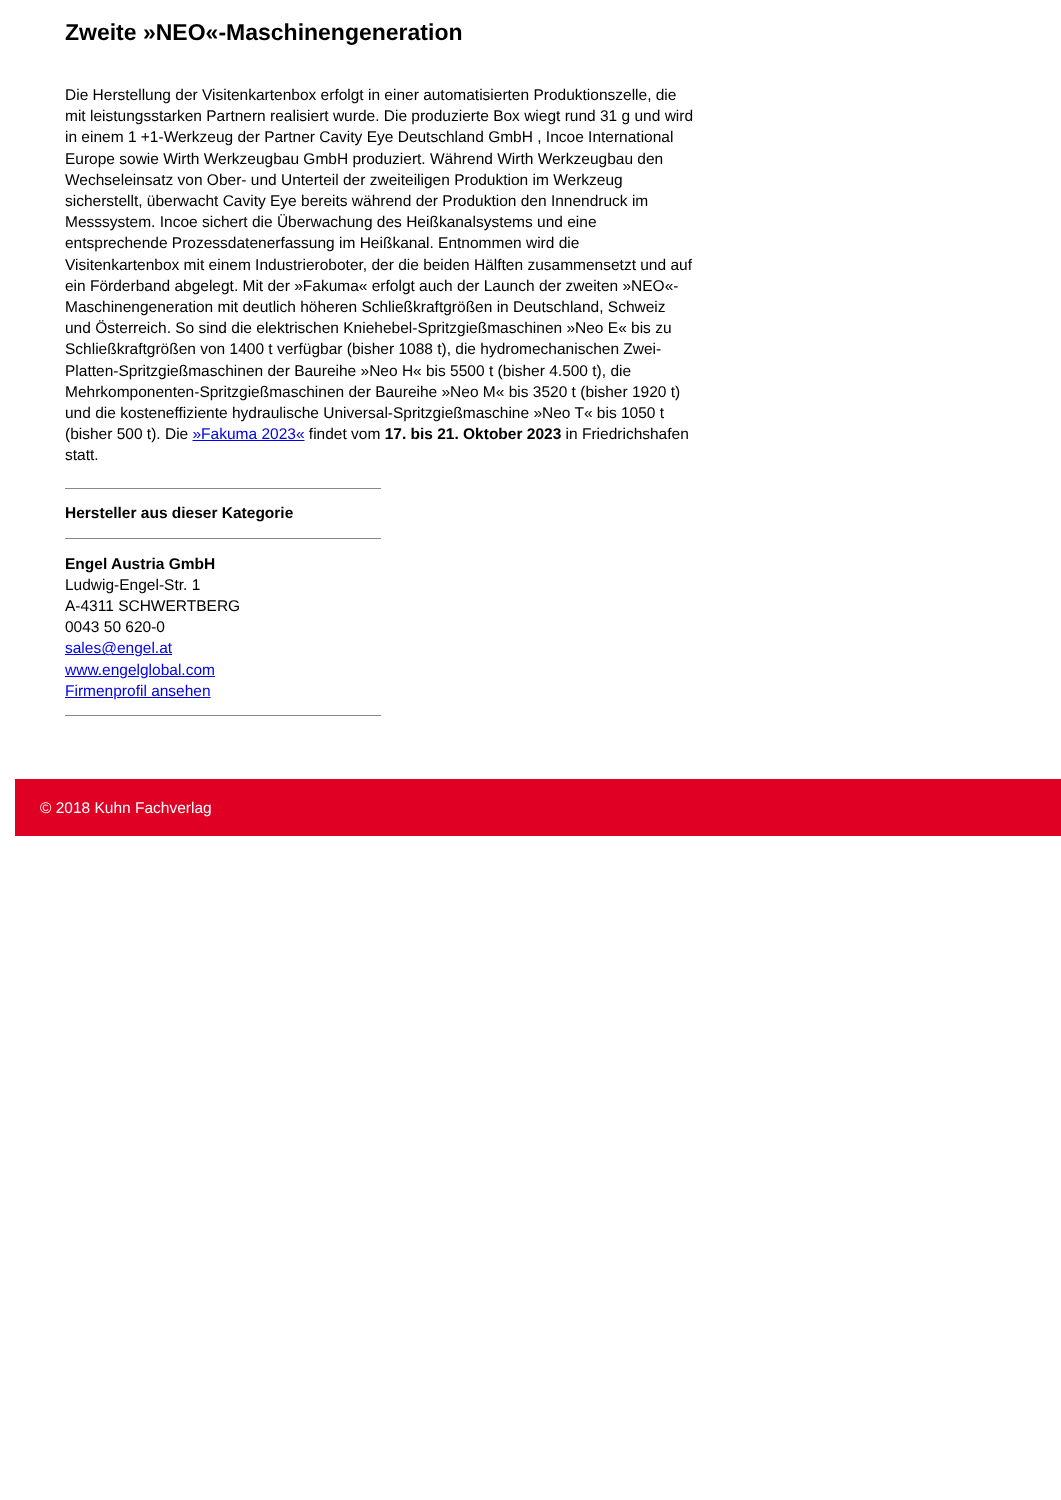Zweite »NEO«-Maschinengeneration
Die Herstellung der Visitenkartenbox erfolgt in einer automatisierten Produktionszelle, die mit leistungsstarken Partnern realisiert wurde. Die produzierte Box wiegt rund 31 g und wird in einem 1 +1-Werkzeug der Partner Cavity Eye Deutschland GmbH , Incoe International Europe sowie Wirth Werkzeugbau GmbH produziert. Während Wirth Werkzeugbau den Wechseleinsatz von Ober- und Unterteil der zweiteiligen Produktion im Werkzeug sicherstellt, überwacht Cavity Eye bereits während der Produktion den Innendruck im Messsystem. Incoe sichert die Überwachung des Heißkanalsystems und eine entsprechende Prozessdatenerfassung im Heißkanal. Entnommen wird die Visitenkartenbox mit einem Industrieroboter, der die beiden Hälften zusammensetzt und auf ein Förderband abgelegt. Mit der »Fakuma« erfolgt auch der Launch der zweiten »NEO«-Maschinengeneration mit deutlich höheren Schließkraftgrößen in Deutschland, Schweiz und Österreich. So sind die elektrischen Kniehebel-Spritzgießmaschinen »Neo E« bis zu Schließkraftgrößen von 1400 t verfügbar (bisher 1088 t), die hydromechanischen Zwei-Platten-Spritzgießmaschinen der Baureihe »Neo H« bis 5500 t (bisher 4.500 t), die Mehrkomponenten-Spritzgießmaschinen der Baureihe »Neo M« bis 3520 t (bisher 1920 t) und die kosteneffiziente hydraulische Universal-Spritzgießmaschine »Neo T« bis 1050 t (bisher 500 t). Die »Fakuma 2023« findet vom 17. bis 21. Oktober 2023 in Friedrichshafen statt.
Hersteller aus dieser Kategorie
Engel Austria GmbH
Ludwig-Engel-Str. 1
A-4311 SCHWERTBERG
0043 50 620-0
sales@engel.at
www.engelglobal.com
Firmenprofil ansehen
© 2018 Kuhn Fachverlag